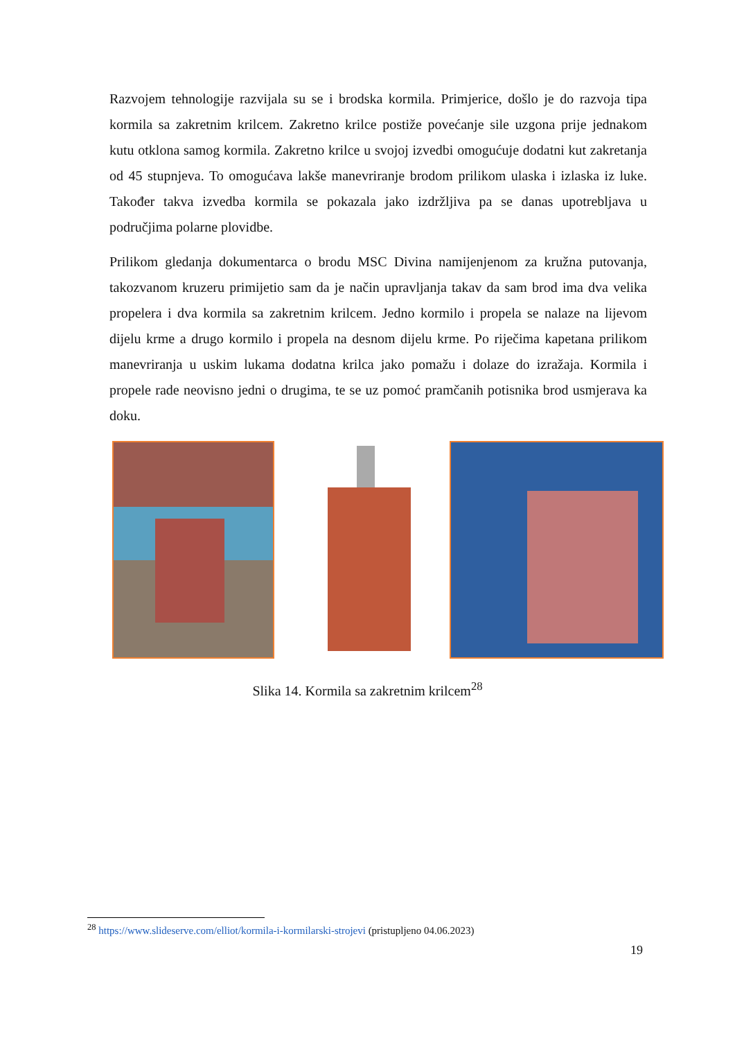Razvojem tehnologije razvijala su se i brodska kormila. Primjerice, došlo je do razvoja tipa kormila sa zakretnim krilcem. Zakretno krilce postiže povećanje sile uzgona prije jednakom kutu otklona samog kormila. Zakretno krilce u svojoj izvedbi omogućuje dodatni kut zakretanja od 45 stupnjeva. To omogućava lakše manevriranje brodom prilikom ulaska i izlaska iz luke. Također takva izvedba kormila se pokazala jako izdržljiva pa se danas upotrebljava u područjima polarne plovidbe.
Prilikom gledanja dokumentarca o brodu MSC Divina namijenjenom za kružna putovanja, takozvanom kruzeru primijetio sam da je način upravljanja takav da sam brod ima dva velika propelera i dva kormila sa zakretnim krilcem. Jedno kormilo i propela se nalaze na lijevom dijelu krme a drugo kormilo i propela na desnom dijelu krme. Po riječima kapetana prilikom manevriranja u uskim lukama dodatna krilca jako pomažu i dolaze do izražaja. Kormila i propele rade neovisno jedni o drugima, te se uz pomoć pramčanih potisnika brod usmjerava ka doku.
Slika 14. Kormila sa zakretnim krilcem<sup>28</sup>
<sup>28</sup> https://www.slideserve.com/elliot/kormila-i-kormilarski-strojevi (pristupljeno 04.06.2023)
19